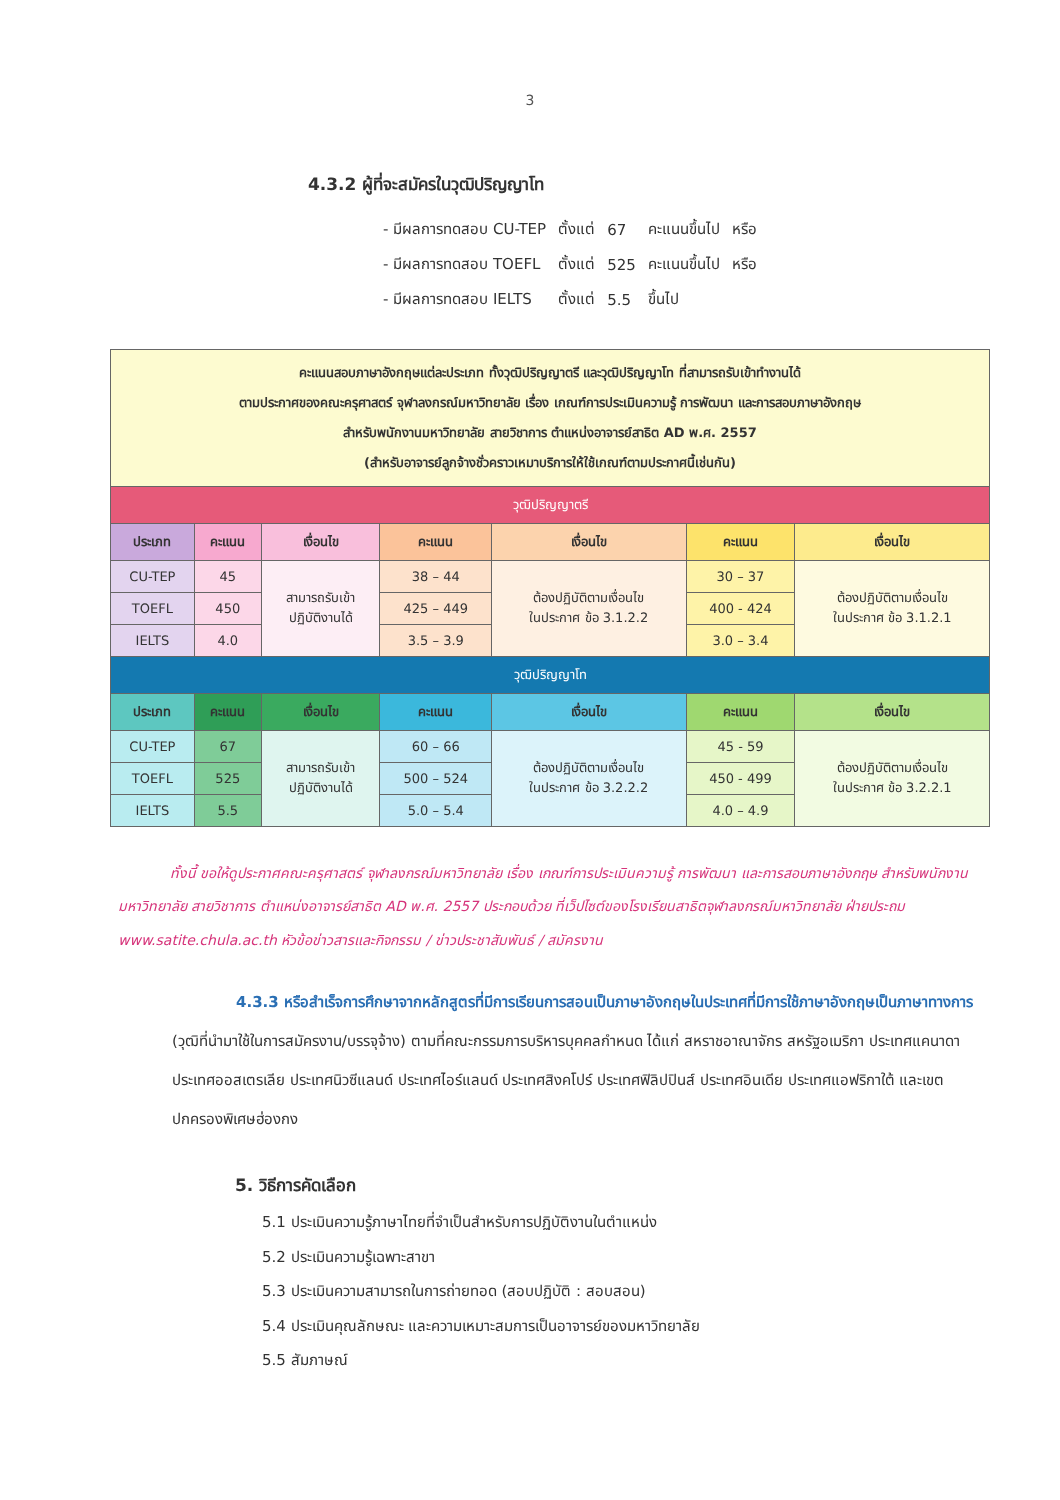3
4.3.2 ผู้ที่จะสมัครในวุฒิปริญญาโท
| - มีผลการทดสอบ CU-TEP | ตั้งแต่ | 67 | คะแนนขึ้นไป | หรือ |
| - มีผลการทดสอบ TOEFL | ตั้งแต่ | 525 | คะแนนขึ้นไป | หรือ |
| - มีผลการทดสอบ IELTS | ตั้งแต่ | 5.5 | ขึ้นไป | |
| คะแนนสอบภาษาอังกฤษแต่ละประเภท ทั้งวุฒิปริญญาตรี และวุฒิปริญญาโท ที่สามารถรับเข้าทำงานได้ ตามประกาศของคณะครุศาสตร์ จุฬาลงกรณ์มหาวิทยาลัย เรื่อง เกณฑ์การประเมินความรู้ การพัฒนา และการสอบภาษาอังกฤษ สำหรับพนักงานมหาวิทยาลัย สายวิชาการ ตำแหน่งอาจารย์สาธิต AD พ.ศ. 2557 (สำหรับอาจารย์ลูกจ้างชั่วคราวเหมาบริการให้ใช้เกณฑ์ตามประกาศนี้เช่นกัน) | | | | | | |
| วุฒิปริญญาตรี | | | | | | |
| ประเภท | คะแนน | เงื่อนไข | คะแนน | เงื่อนไข | คะแนน | เงื่อนไข |
| CU-TEP | 45 | สามารถรับเข้า ปฏิบัติงานได้ | 38 – 44 | ต้องปฏิบัติตามเงื่อนไข ในประกาศ ข้อ 3.1.2.2 | 30 – 37 | ต้องปฏิบัติตามเงื่อนไข ในประกาศ ข้อ 3.1.2.1 |
| TOEFL | 450 | | 425 – 449 | | 400 - 424 | |
| IELTS | 4.0 | | 3.5 – 3.9 | | 3.0 – 3.4 | |
| วุฒิปริญญาโท | | | | | | |
| ประเภท | คะแนน | เงื่อนไข | คะแนน | เงื่อนไข | คะแนน | เงื่อนไข |
| CU-TEP | 67 | สามารถรับเข้า ปฏิบัติงานได้ | 60 – 66 | ต้องปฏิบัติตามเงื่อนไข ในประกาศ ข้อ 3.2.2.2 | 45 - 59 | ต้องปฏิบัติตามเงื่อนไข ในประกาศ ข้อ 3.2.2.1 |
| TOEFL | 525 | | 500 – 524 | | 450 - 499 | |
| IELTS | 5.5 | | 5.0 – 5.4 | | 4.0 – 4.9 | |
ทั้งนี้ ขอให้ดูประกาศคณะครุศาสตร์ จุฬาลงกรณ์มหาวิทยาลัย เรื่อง เกณฑ์การประเมินความรู้ การพัฒนา และการสอบภาษาอังกฤษ สำหรับพนักงานมหาวิทยาลัย สายวิชาการ ตำแหน่งอาจารย์สาธิต AD พ.ศ. 2557 ประกอบด้วย ที่เว็ปไซต์ของโรงเรียนสาธิตจุฬาลงกรณ์มหาวิทยาลัย ฝ่ายประถม www.satite.chula.ac.th หัวข้อข่าวสารและกิจกรรม / ข่าวประชาสัมพันธ์ / สมัครงาน
4.3.3 หรือสำเร็จการศึกษาจากหลักสูตรที่มีการเรียนการสอนเป็นภาษาอังกฤษในประเทศที่มีการใช้ภาษาอังกฤษเป็นภาษาทางการ (วุฒิที่นำมาใช้ในการสมัครงาน/บรรจุจ้าง) ตามที่คณะกรรมการบริหารบุคคลกำหนด ได้แก่ สหราชอาณาจักร สหรัฐอเมริกา ประเทศแคนาดา ประเทศออสเตรเลีย ประเทศนิวซีแลนด์ ประเทศไอร์แลนด์ ประเทศสิงคโปร์ ประเทศฟิลิปปินส์ ประเทศอินเดีย ประเทศแอฟริกาใต้ และเขตปกครองพิเศษฮ่องกง
5. วิธีการคัดเลือก
5.1 ประเมินความรู้ภาษาไทยที่จำเป็นสำหรับการปฏิบัติงานในตำแหน่ง
5.2 ประเมินความรู้เฉพาะสาขา
5.3 ประเมินความสามารถในการถ่ายทอด (สอบปฏิบัติ : สอบสอน)
5.4 ประเมินคุณลักษณะ และความเหมาะสมการเป็นอาจารย์ของมหาวิทยาลัย
5.5 สัมภาษณ์